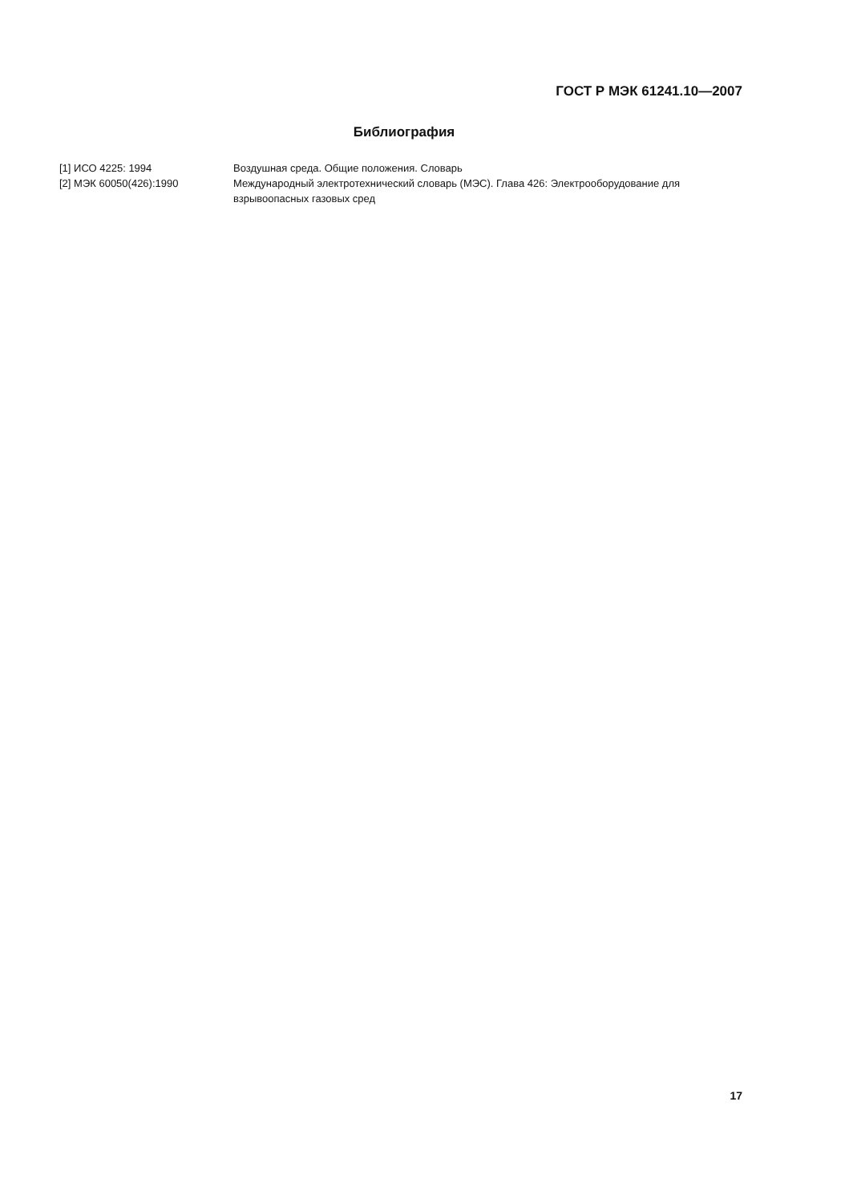ГОСТ Р МЭК 61241.10—2007
Библиография
| [1] ИСО 4225: 1994 | Воздушная среда. Общие положения. Словарь |
| [2] МЭК 60050(426):1990 | Международный электротехнический словарь (МЭС). Глава 426: Электрооборудование для взрывоопасных газовых сред |
17